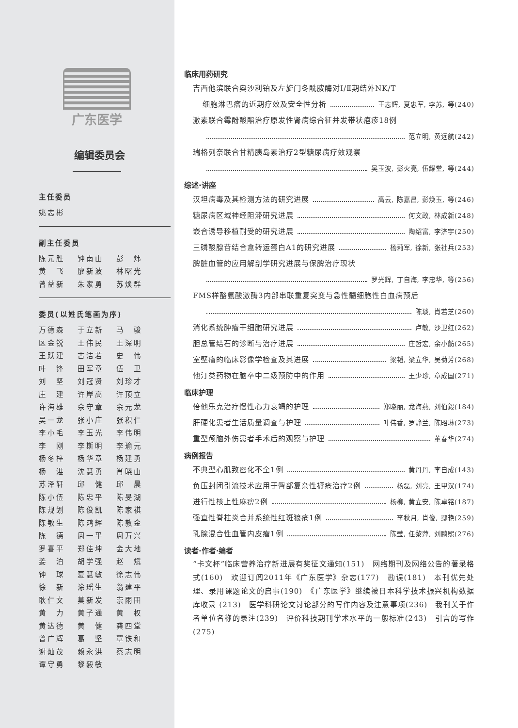广东医学
编辑委员会
主任委员
姚志彬
副主任委员
陈元胜 钟南山 彭　炜 黄　飞 廖新波 林曙光 曾益新 朱家勇 苏焕群
委员(以姓氏笔画为序)
万德森 于立新 马　骏 区金锐 王伟民 王深明 王跃建 古洁若 史　伟 叶　锋 田军章 伍　卫 刘　坚 刘冠贤 刘珍才 庄　建 许岸高 许顶立 许海雄 佘守章 余元龙 吴一龙 张小庄 张积仁 李小毛 李玉光 李伟明 李　刚 李斯明 李瑜元 杨冬梓 杨华章 杨建勇 杨　湛 沈慧勇 肖晓山 苏泽轩 邱　健 邱　晨 陈小伍 陈忠平 陈旻湖 陈规划 陈俊凯 陈家祺 陈敏生 陈鸿辉 陈敦金 陈　德 周一平 周万兴 罗喜平 郑佳坤 金大地 姜　泊 胡学强 赵　斌 钟　球 夏慧敏 徐志伟 徐　新 涂瑶生 翁建平 耿仁文 莫新发 崇雨田 黄　力 黄子通 黄　权 黄达德 黄　健 龚四堂 曾广辉 葛　坚 覃铁和 谢灿茂 赖永洪 蔡志明 谭守勇 黎毅敏
临床用药研究
吉西他滨联合奥沙利铂及左旋门冬酰胺酶对Ⅰ/Ⅱ期结外NK/T
细胞淋巴瘤的近期疗效及安全性分析 王志辉, 夏忠军, 李苏, 等(240)
激素联合霉酚酸酯治疗原发性肾病综合征并发带状疱疹18例
范立明, 黄远航(242)
瑞格列奈联合甘精胰岛素治疗2型糖尿病疗效观察
吴玉波, 彭火亮, 伍耀堂, 等(244)
综述·讲座
汉坦病毒及其检测方法的研究进展 高云, 陈嘉昌, 彭焕玉, 等(246)
糖尿病区域神经阻滞研究进展 何文政, 林成新(248)
嵌合诱导移植耐受的研究进展 陶绍富, 李济宇(250)
三磷酸腺苷结合盒转运蛋白A1的研究进展 杨莉军, 徐新, 张社兵(253)
脾脏血管的应用解剖学研究进展与保脾治疗现状
罗光辉, 丁自海, 李忠华, 等(256)
FMS样酪氨酸激酶3内部串联重复突变与急性髓细胞性白血病预后
陈琰, 肖若芝(260)
消化系统肿瘤干细胞研究进展 卢敏, 沙卫红(262)
胆总管结石的诊断与治疗进展 庄哲宏, 余小舫(265)
室壁瘤的临床影像学检查及其进展 梁韬, 梁立华, 吴菊芳(268)
他汀类药物在脑卒中二级预防中的作用 王少珍, 章成国(271)
临床护理
倍他乐克治疗慢性心力衰竭的护理 郑晓丽, 龙海燕, 刘伯毅(184)
肝硬化患者生活质量调查与护理 叶伟香, 罗静兰, 陈昭琳(273)
重型颅脑外伤患者手术后的观察与护理 董春华(274)
病例报告
不典型心肌致密化不全1例 黄丹丹, 李自成(143)
负压封闭引流技术应用于臀部复杂性褥疮治疗2例 杨磊, 刘亮, 王甲汉(174)
进行性核上性麻痹2例 杨柳, 黄立安, 陈卓铭(187)
强直性脊柱炎合并系统性红斑狼疮1例 李秋月, 肖俊, 鄢艳(259)
乳腺混合性血管内皮瘤1例 陈莹, 任黎萍, 刘鹏熙(276)
读者·作者·编者
“卡文杯”临床营养治疗新进展有奖征文通知(151)　网络期刊及网络公告的著录格式(160)　欢迎订阅2011年《广东医学》杂志(177)　勘误(181)　本刊优先处理、录用课题论文的启事(190)　《广东医学》继续被日本科学技术振兴机构数据库收录 (213)　医学科研论文讨论部分的写作内容及注意事项(236)　我刊关于作者单位名称的录注(239)　评价科技期刊学术水平的一般标准(243)　引言的写作(275)